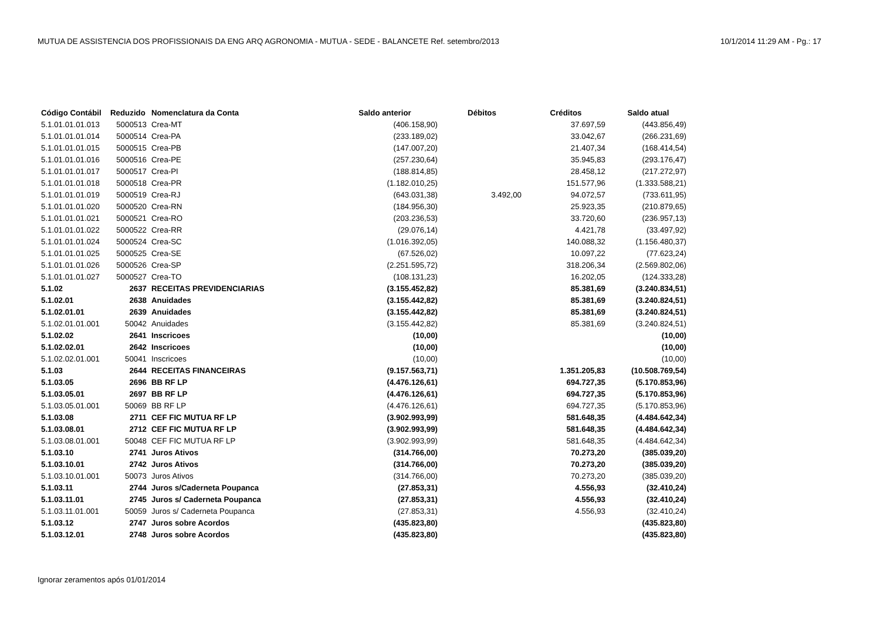MUTUA DE ASSISTENCIA DOS PROFISSIONAIS DA ENG ARQ AGRONOMIA - MUTUA - SEDE - BALANCETE Ref. setembro/2013 10/1/2014 11:29 AM - Pg.: 17
| Código Contábil | Reduzido | Nomenclatura da Conta | Saldo anterior | Débitos | Créditos | Saldo atual |
| --- | --- | --- | --- | --- | --- | --- |
| 5.1.01.01.01.013 | 5000513 | Crea-MT | (406.158,90) | | 37.697,59 | (443.856,49) |
| 5.1.01.01.01.014 | 5000514 | Crea-PA | (233.189,02) | | 33.042,67 | (266.231,69) |
| 5.1.01.01.01.015 | 5000515 | Crea-PB | (147.007,20) | | 21.407,34 | (168.414,54) |
| 5.1.01.01.01.016 | 5000516 | Crea-PE | (257.230,64) | | 35.945,83 | (293.176,47) |
| 5.1.01.01.01.017 | 5000517 | Crea-PI | (188.814,85) | | 28.458,12 | (217.272,97) |
| 5.1.01.01.01.018 | 5000518 | Crea-PR | (1.182.010,25) | | 151.577,96 | (1.333.588,21) |
| 5.1.01.01.01.019 | 5000519 | Crea-RJ | (643.031,38) | 3.492,00 | 94.072,57 | (733.611,95) |
| 5.1.01.01.01.020 | 5000520 | Crea-RN | (184.956,30) | | 25.923,35 | (210.879,65) |
| 5.1.01.01.01.021 | 5000521 | Crea-RO | (203.236,53) | | 33.720,60 | (236.957,13) |
| 5.1.01.01.01.022 | 5000522 | Crea-RR | (29.076,14) | | 4.421,78 | (33.497,92) |
| 5.1.01.01.01.024 | 5000524 | Crea-SC | (1.016.392,05) | | 140.088,32 | (1.156.480,37) |
| 5.1.01.01.01.025 | 5000525 | Crea-SE | (67.526,02) | | 10.097,22 | (77.623,24) |
| 5.1.01.01.01.026 | 5000526 | Crea-SP | (2.251.595,72) | | 318.206,34 | (2.569.802,06) |
| 5.1.01.01.01.027 | 5000527 | Crea-TO | (108.131,23) | | 16.202,05 | (124.333,28) |
| 5.1.02 | 2637 | RECEITAS PREVIDENCIARIAS | (3.155.452,82) | | 85.381,69 | (3.240.834,51) |
| 5.1.02.01 | 2638 | Anuidades | (3.155.442,82) | | 85.381,69 | (3.240.824,51) |
| 5.1.02.01.01 | 2639 | Anuidades | (3.155.442,82) | | 85.381,69 | (3.240.824,51) |
| 5.1.02.01.01.001 | 50042 | Anuidades | (3.155.442,82) | | 85.381,69 | (3.240.824,51) |
| 5.1.02.02 | 2641 | Inscricoes | (10,00) | | | (10,00) |
| 5.1.02.02.01 | 2642 | Inscricoes | (10,00) | | | (10,00) |
| 5.1.02.02.01.001 | 50041 | Inscricoes | (10,00) | | | (10,00) |
| 5.1.03 | 2644 | RECEITAS FINANCEIRAS | (9.157.563,71) | | 1.351.205,83 | (10.508.769,54) |
| 5.1.03.05 | 2696 | BB RF LP | (4.476.126,61) | | 694.727,35 | (5.170.853,96) |
| 5.1.03.05.01 | 2697 | BB RF LP | (4.476.126,61) | | 694.727,35 | (5.170.853,96) |
| 5.1.03.05.01.001 | 50069 | BB RF LP | (4.476.126,61) | | 694.727,35 | (5.170.853,96) |
| 5.1.03.08 | 2711 | CEF FIC MUTUA RF LP | (3.902.993,99) | | 581.648,35 | (4.484.642,34) |
| 5.1.03.08.01 | 2712 | CEF FIC MUTUA RF LP | (3.902.993,99) | | 581.648,35 | (4.484.642,34) |
| 5.1.03.08.01.001 | 50048 | CEF FIC MUTUA RF LP | (3.902.993,99) | | 581.648,35 | (4.484.642,34) |
| 5.1.03.10 | 2741 | Juros Ativos | (314.766,00) | | 70.273,20 | (385.039,20) |
| 5.1.03.10.01 | 2742 | Juros Ativos | (314.766,00) | | 70.273,20 | (385.039,20) |
| 5.1.03.10.01.001 | 50073 | Juros Ativos | (314.766,00) | | 70.273,20 | (385.039,20) |
| 5.1.03.11 | 2744 | Juros s/Caderneta Poupanca | (27.853,31) | | 4.556,93 | (32.410,24) |
| 5.1.03.11.01 | 2745 | Juros s/ Caderneta Poupanca | (27.853,31) | | 4.556,93 | (32.410,24) |
| 5.1.03.11.01.001 | 50059 | Juros s/ Caderneta Poupanca | (27.853,31) | | 4.556,93 | (32.410,24) |
| 5.1.03.12 | 2747 | Juros sobre Acordos | (435.823,80) | | | (435.823,80) |
| 5.1.03.12.01 | 2748 | Juros sobre Acordos | (435.823,80) | | | (435.823,80) |
Ignorar zeramentos após 01/01/2014